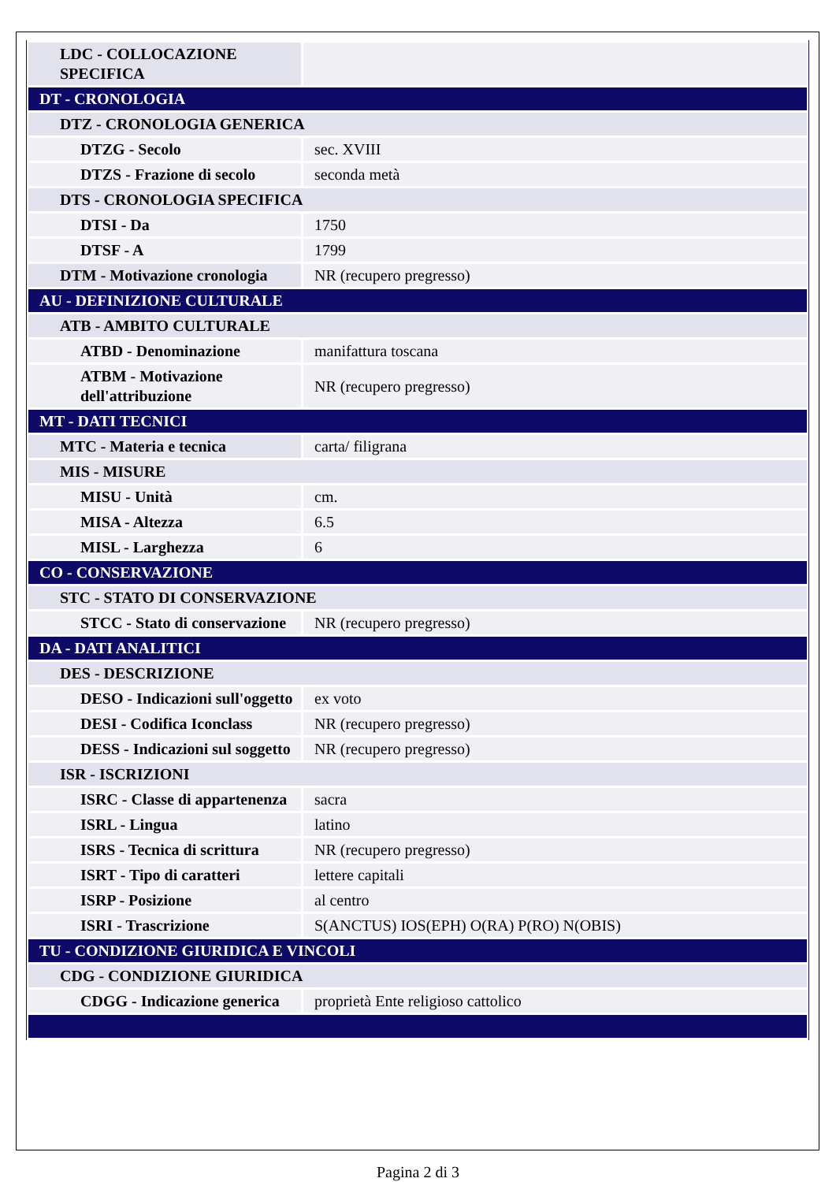| LDC - COLLOCAZIONE SPECIFICA | |
| DT - CRONOLOGIA | |
| DTZ - CRONOLOGIA GENERICA | |
| DTZG - Secolo | sec. XVIII |
| DTZS - Frazione di secolo | seconda metà |
| DTS - CRONOLOGIA SPECIFICA | |
| DTSI - Da | 1750 |
| DTSF - A | 1799 |
| DTM - Motivazione cronologia | NR (recupero pregresso) |
| AU - DEFINIZIONE CULTURALE | |
| ATB - AMBITO CULTURALE | |
| ATBD - Denominazione | manifattura toscana |
| ATBM - Motivazione dell'attribuzione | NR (recupero pregresso) |
| MT - DATI TECNICI | |
| MTC - Materia e tecnica | carta/ filigrana |
| MIS - MISURE | |
| MISU - Unità | cm. |
| MISA - Altezza | 6.5 |
| MISL - Larghezza | 6 |
| CO - CONSERVAZIONE | |
| STC - STATO DI CONSERVAZIONE | |
| STCC - Stato di conservazione | NR (recupero pregresso) |
| DA - DATI ANALITICI | |
| DES - DESCRIZIONE | |
| DESO - Indicazioni sull'oggetto | ex voto |
| DESI - Codifica Iconclass | NR (recupero pregresso) |
| DESS - Indicazioni sul soggetto | NR (recupero pregresso) |
| ISR - ISCRIZIONI | |
| ISRC - Classe di appartenenza | sacra |
| ISRL - Lingua | latino |
| ISRS - Tecnica di scrittura | NR (recupero pregresso) |
| ISRT - Tipo di caratteri | lettere capitali |
| ISRP - Posizione | al centro |
| ISRI - Trascrizione | S(ANCTUS) IOS(EPH) O(RA) P(RO) N(OBIS) |
| TU - CONDIZIONE GIURIDICA E VINCOLI | |
| CDG - CONDIZIONE GIURIDICA | |
| CDGG - Indicazione generica | proprietà Ente religioso cattolico |
Pagina 2 di 3